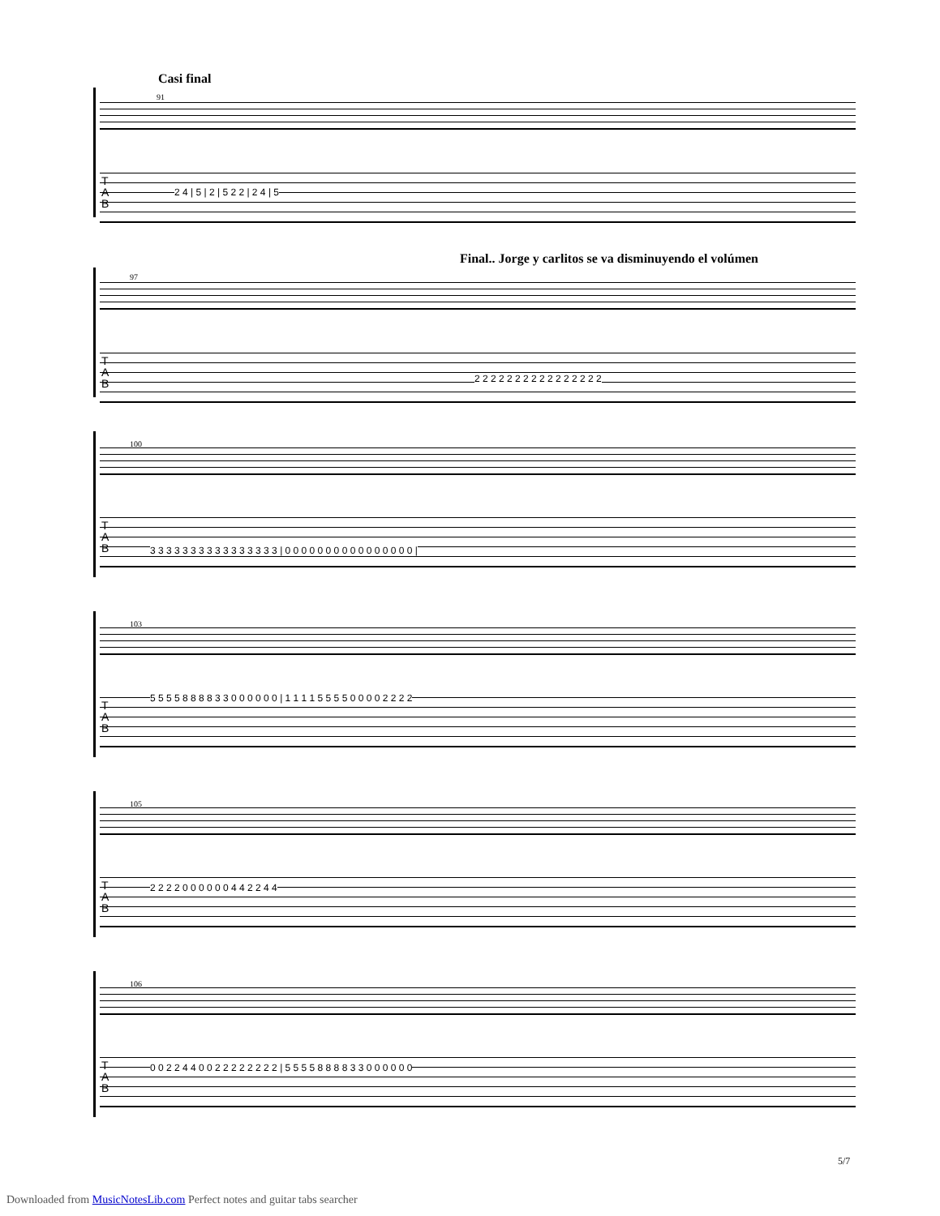Casi final
91
T
A
B
2 4 | 5 | 2 | 5 2 2 | 2 4 | 5
Final.. Jorge y carlitos se va disminuyendo el volúmen
97
T
A
B
2 2 2 2 2 2 2 2 2 2 2 2 2 2 2 2
100
T
A
B
3 3 3 3 3 3 3 3 3 3 3 3 3 3 3 3 | 0 0 0 0 0 0 0 0 0 0 0 0 0 0 0 0 |
103
T
A
B
5 5 5 5 8 8 8 8 3 3 0 0 0 0 0 0 | 1 1 1 1 5 5 5 5 0 0 0 0 2 2 2 2
105
T
A
B
2 2 2 2 0 0 0 0 0 0 4 4 2 2 4 4
106
T
A
B
0 0 2 2 4 4 0 0 2 2 2 2 2 2 2 2 | 5 5 5 5 8 8 8 8 3 3 0 0 0 0 0 0
5/7
Downloaded from MusicNotesLib.com Perfect notes and guitar tabs searcher